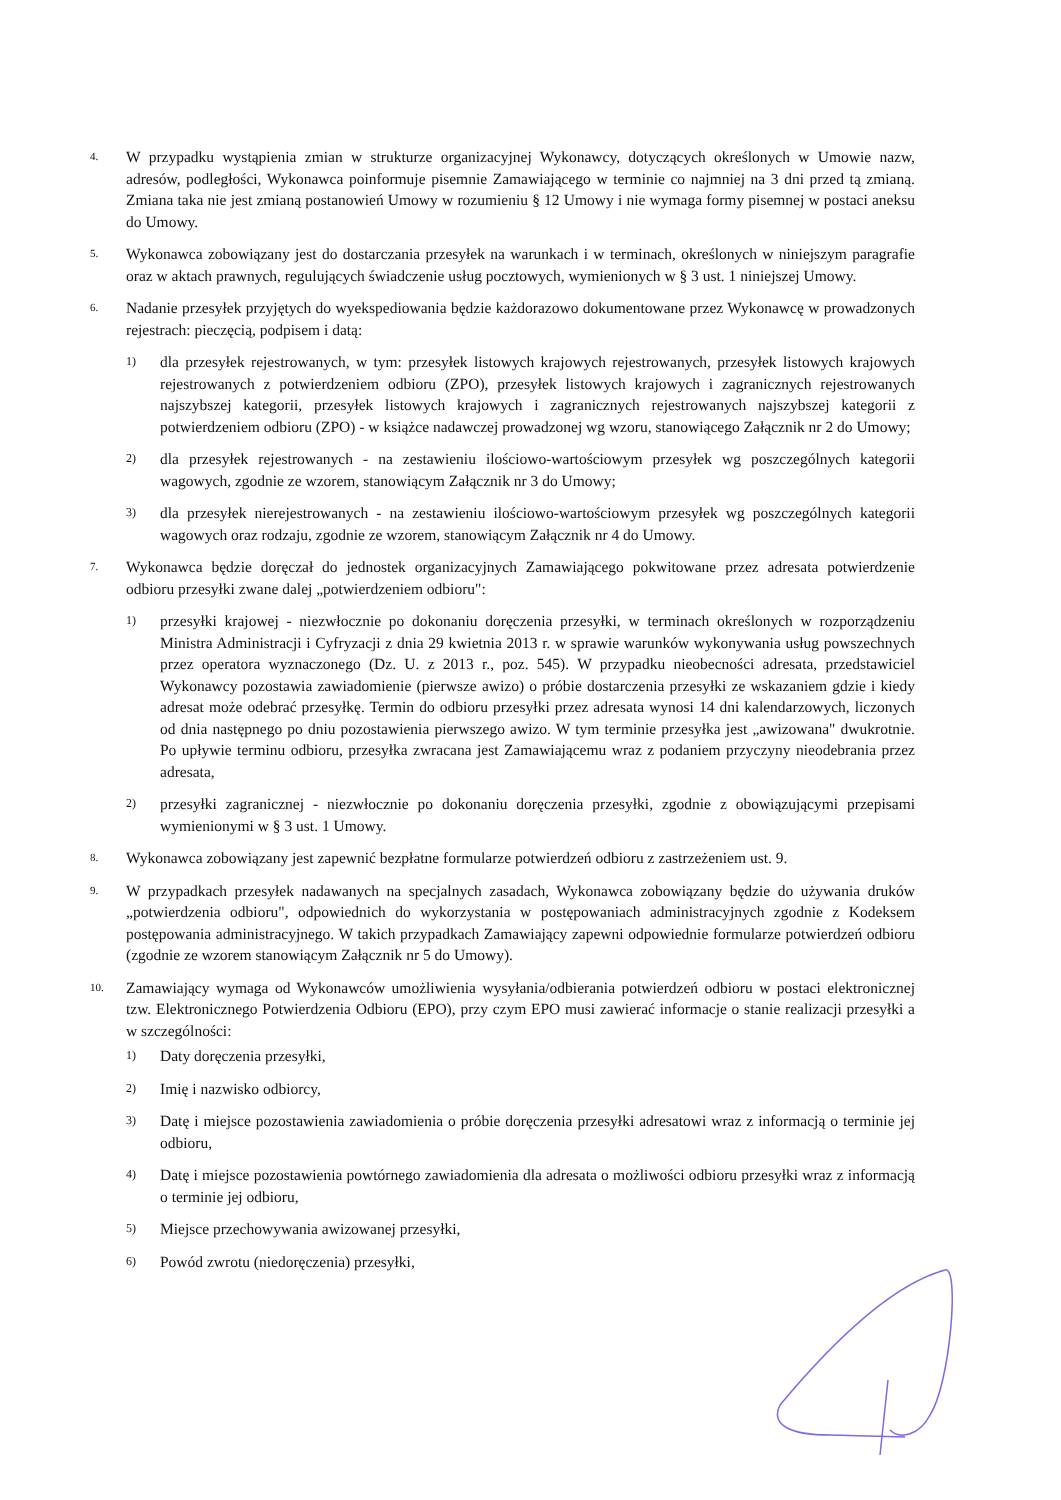4. W przypadku wystąpienia zmian w strukturze organizacyjnej Wykonawcy, dotyczących określonych w Umowie nazw, adresów, podległości, Wykonawca poinformuje pisemnie Zamawiającego w terminie co najmniej na 3 dni przed tą zmianą. Zmiana taka nie jest zmianą postanowień Umowy w rozumieniu § 12 Umowy i nie wymaga formy pisemnej w postaci aneksu do Umowy.
5. Wykonawca zobowiązany jest do dostarczania przesyłek na warunkach i w terminach, określonych w niniejszym paragrafie oraz w aktach prawnych, regulujących świadczenie usług pocztowych, wymienionych w § 3 ust. 1 niniejszej Umowy.
6. Nadanie przesyłek przyjętych do wyekspediowania będzie każdorazowo dokumentowane przez Wykonawcę w prowadzonych rejestrach: pieczęcią, podpisem i datą:
1) dla przesyłek rejestrowanych, w tym: przesyłek listowych krajowych rejestrowanych, przesyłek listowych krajowych rejestrowanych z potwierdzeniem odbioru (ZPO), przesyłek listowych krajowych i zagranicznych rejestrowanych najszybszej kategorii, przesyłek listowych krajowych i zagranicznych rejestrowanych najszybszej kategorii z potwierdzeniem odbioru (ZPO) - w książce nadawczej prowadzonej wg wzoru, stanowiącego Załącznik nr 2 do Umowy;
2) dla przesyłek rejestrowanych - na zestawieniu ilościowo-wartościowym przesyłek wg poszczególnych kategorii wagowych, zgodnie ze wzorem, stanowiącym Załącznik nr 3 do Umowy;
3) dla przesyłek nierejestrowanych - na zestawieniu ilościowo-wartościowym przesyłek wg poszczególnych kategorii wagowych oraz rodzaju, zgodnie ze wzorem, stanowiącym Załącznik nr 4 do Umowy.
7. Wykonawca będzie doręczał do jednostek organizacyjnych Zamawiającego pokwitowane przez adresata potwierdzenie odbioru przesyłki zwane dalej „potwierdzeniem odbioru":
1) przesyłki krajowej - niezwłocznie po dokonaniu doręczenia przesyłki, w terminach określonych w rozporządzeniu Ministra Administracji i Cyfryzacji z dnia 29 kwietnia 2013 r. w sprawie warunków wykonywania usług powszechnych przez operatora wyznaczonego (Dz. U. z 2013 r., poz. 545). W przypadku nieobecności adresata, przedstawiciel Wykonawcy pozostawia zawiadomienie (pierwsze awizo) o próbie dostarczenia przesyłki ze wskazaniem gdzie i kiedy adresat może odebrać przesyłkę. Termin do odbioru przesyłki przez adresata wynosi 14 dni kalendarzowych, liczonych od dnia następnego po dniu pozostawienia pierwszego awizo. W tym terminie przesyłka jest „awizowana" dwukrotnie. Po upływie terminu odbioru, przesyłka zwracana jest Zamawiającemu wraz z podaniem przyczyny nieodebrania przez adresata,
2) przesyłki zagranicznej - niezwłocznie po dokonaniu doręczenia przesyłki, zgodnie z obowiązującymi przepisami wymienionymi w § 3 ust. 1 Umowy.
8. Wykonawca zobowiązany jest zapewnić bezpłatne formularze potwierdzeń odbioru z zastrzeżeniem ust. 9.
9. W przypadkach przesyłek nadawanych na specjalnych zasadach, Wykonawca zobowiązany będzie do używania druków „potwierdzenia odbioru", odpowiednich do wykorzystania w postępowaniach administracyjnych zgodnie z Kodeksem postępowania administracyjnego. W takich przypadkach Zamawiający zapewni odpowiednie formularze potwierdzeń odbioru (zgodnie ze wzorem stanowiącym Załącznik nr 5 do Umowy).
10. Zamawiający wymaga od Wykonawców umożliwienia wysyłania/odbierania potwierdzeń odbioru w postaci elektronicznej tzw. Elektronicznego Potwierdzenia Odbioru (EPO), przy czym EPO musi zawierać informacje o stanie realizacji przesyłki a w szczególności:
1) Daty doręczenia przesyłki,
2) Imię i nazwisko odbiorcy,
3) Datę i miejsce pozostawienia zawiadomienia o próbie doręczenia przesyłki adresatowi wraz z informacją o terminie jej odbioru,
4) Datę i miejsce pozostawienia powtórnego zawiadomienia dla adresata o możliwości odbioru przesyłki wraz z informacją o terminie jej odbioru,
5) Miejsce przechowywania awizowanej przesyłki,
6) Powód zwrotu (niedoręczenia) przesyłki,